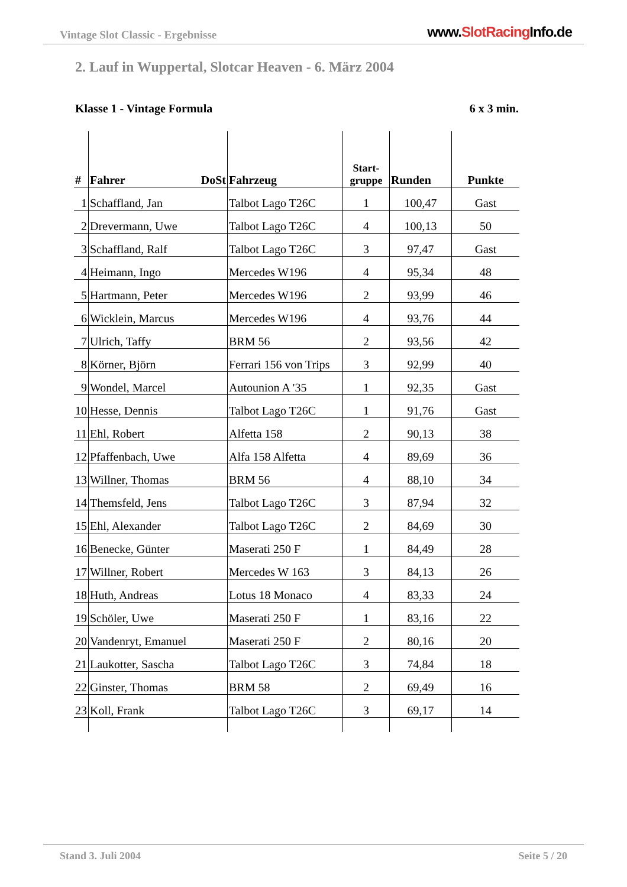Vintage Slot Classic - Ergebnisse www.SlotRacing Info.de
2. Lauf in Wuppertal, Slotcar Heaven - 6. März 2004
Klasse 1 - Vintage Formula 6 x 3 min.
| # | Fahrer DoSt | Fahrzeug | Start- gruppe | Runden | Punkte |
| --- | --- | --- | --- | --- | --- |
| 1 | Schaffland, Jan | Talbot Lago T26C | 1 | 100,47 | Gast |
| 2 | Drevermann, Uwe | Talbot Lago T26C | 4 | 100,13 | 50 |
| 3 | Schaffland, Ralf | Talbot Lago T26C | 3 | 97,47 | Gast |
| 4 | Heimann, Ingo | Mercedes W196 | 4 | 95,34 | 48 |
| 5 | Hartmann, Peter | Mercedes W196 | 2 | 93,99 | 46 |
| 6 | Wicklein, Marcus | Mercedes W196 | 4 | 93,76 | 44 |
| 7 | Ulrich, Taffy | BRM 56 | 2 | 93,56 | 42 |
| 8 | Körner, Björn | Ferrari 156 von Trips | 3 | 92,99 | 40 |
| 9 | Wondel, Marcel | Autounion A '35 | 1 | 92,35 | Gast |
| 10 | Hesse, Dennis | Talbot Lago T26C | 1 | 91,76 | Gast |
| 11 | Ehl, Robert | Alfetta 158 | 2 | 90,13 | 38 |
| 12 | Pfaffenbach, Uwe | Alfa 158 Alfetta | 4 | 89,69 | 36 |
| 13 | Willner, Thomas | BRM 56 | 4 | 88,10 | 34 |
| 14 | Themsfeld, Jens | Talbot Lago T26C | 3 | 87,94 | 32 |
| 15 | Ehl, Alexander | Talbot Lago T26C | 2 | 84,69 | 30 |
| 16 | Benecke, Günter | Maserati 250 F | 1 | 84,49 | 28 |
| 17 | Willner, Robert | Mercedes W 163 | 3 | 84,13 | 26 |
| 18 | Huth, Andreas | Lotus 18 Monaco | 4 | 83,33 | 24 |
| 19 | Schöler, Uwe | Maserati 250 F | 1 | 83,16 | 22 |
| 20 | Vandenryt, Emanuel | Maserati 250 F | 2 | 80,16 | 20 |
| 21 | Laukotter, Sascha | Talbot Lago T26C | 3 | 74,84 | 18 |
| 22 | Ginster, Thomas | BRM 58 | 2 | 69,49 | 16 |
| 23 | Koll, Frank | Talbot Lago T26C | 3 | 69,17 | 14 |
Stand 3. Juli 2004 Seite 5 / 20